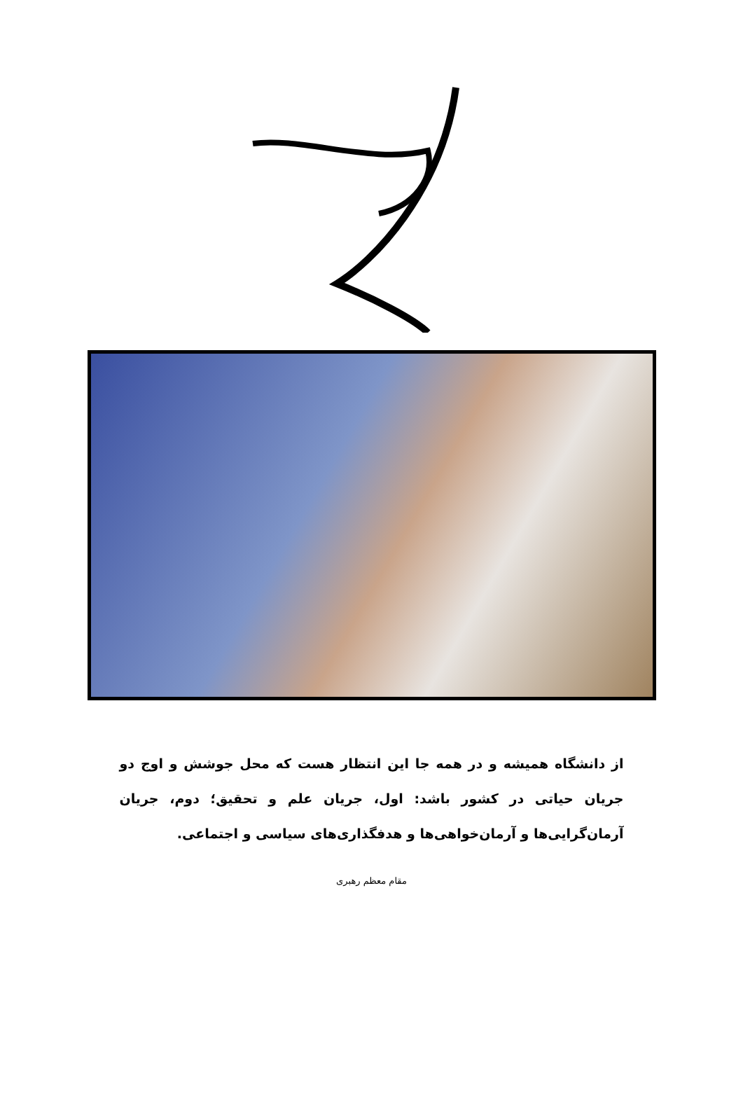از دانشگاه همیشه و در همه جا این انتظار هست که محل جوشش و اوج دو جریان حیاتی در کشور باشد: اول، جریان علم و تحقیق؛ دوم، جریان آرمان‌گرایی‌ها و آرمان‌خواهی‌ها و هدفگذاری‌های سیاسی و اجتماعی.
مقام معظم رهبری